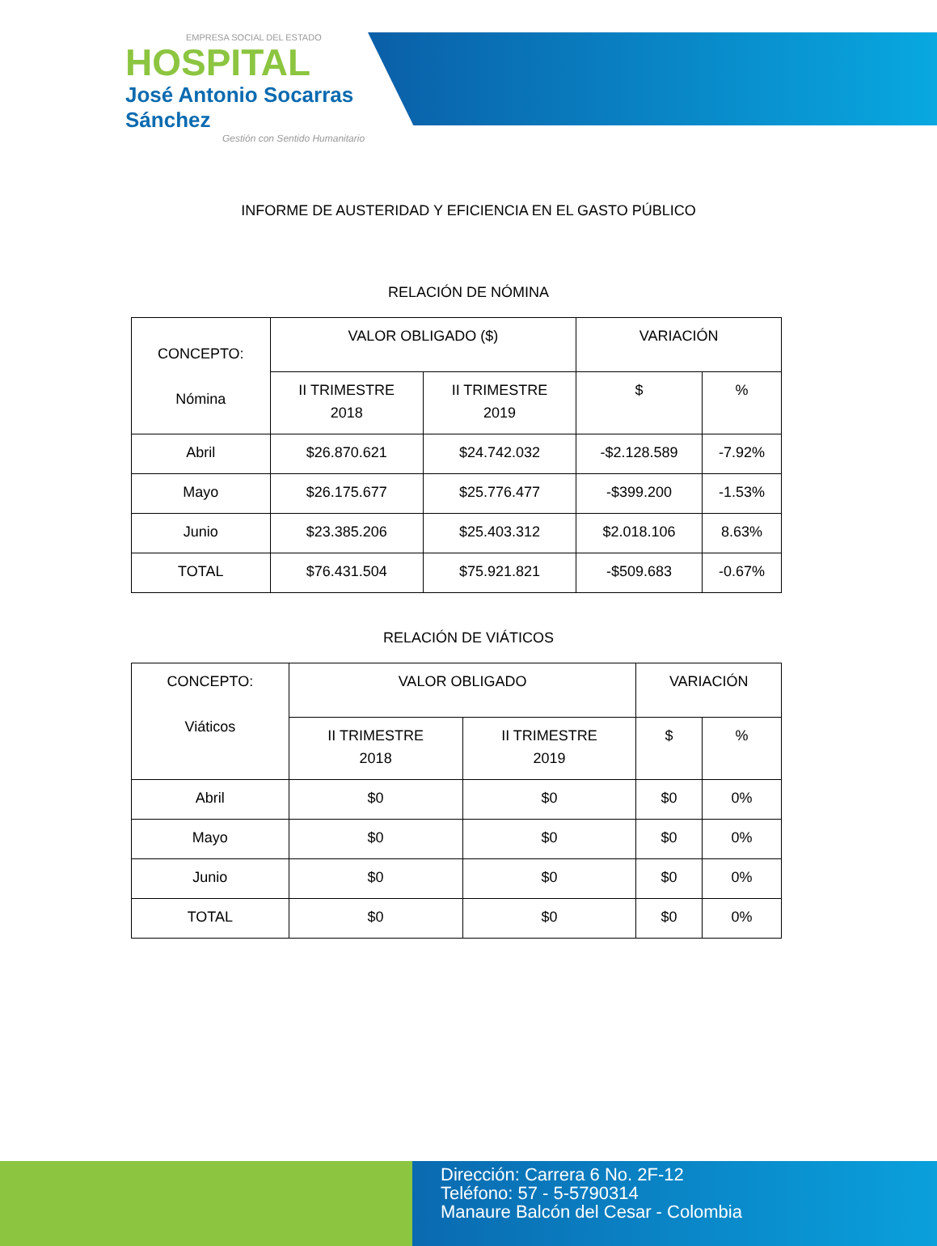EMPRESA SOCIAL DEL ESTADO
HOSPITAL
José Antonio Socarras Sánchez
Gestión con Sentido Humanitario
INFORME DE AUSTERIDAD Y EFICIENCIA EN EL GASTO PÚBLICO
RELACIÓN DE NÓMINA
| CONCEPTO: Nómina | VALOR OBLIGADO ($) | | VARIACIÓN | |
| --- | --- | --- | --- | --- |
| | II TRIMESTRE 2018 | II TRIMESTRE 2019 | $ | % |
| Abril | $26.870.621 | $24.742.032 | -$2.128.589 | -7.92% |
| Mayo | $26.175.677 | $25.776.477 | -$399.200 | -1.53% |
| Junio | $23.385.206 | $25.403.312 | $2.018.106 | 8.63% |
| TOTAL | $76.431.504 | $75.921.821 | -$509.683 | -0.67% |
RELACIÓN DE VIÁTICOS
| CONCEPTO: Viáticos | VALOR OBLIGADO | | VARIACIÓN | |
| --- | --- | --- | --- | --- |
| | II TRIMESTRE 2018 | II TRIMESTRE 2019 | $ | % |
| Abril | $0 | $0 | $0 | 0% |
| Mayo | $0 | $0 | $0 | 0% |
| Junio | $0 | $0 | $0 | 0% |
| TOTAL | $0 | $0 | $0 | 0% |
Dirección: Carrera 6 No. 2F-12
Teléfono: 57 - 5-5790314
Manaure Balcón del Cesar - Colombia